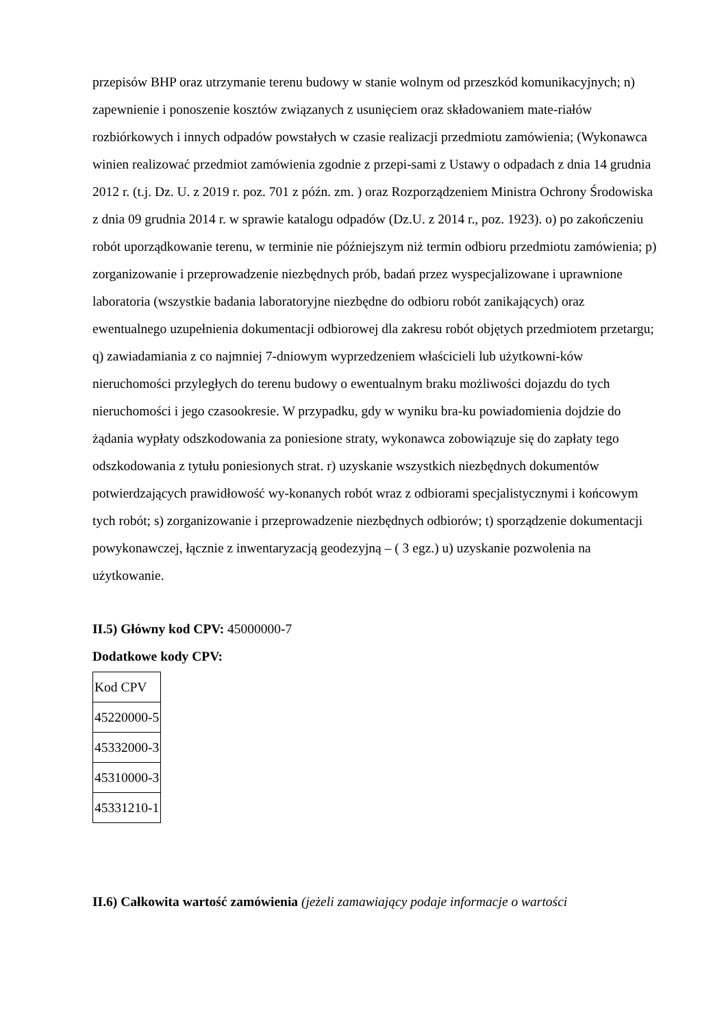przepisów BHP oraz utrzymanie terenu budowy w stanie wolnym od przeszkód komunikacyjnych; n) zapewnienie i ponoszenie kosztów związanych z usunięciem oraz składowaniem mate-riałów rozbiórkowych i innych odpadów powstałych w czasie realizacji przedmiotu zamówienia; (Wykonawca winien realizować przedmiot zamówienia zgodnie z przepi-sami z Ustawy o odpadach z dnia 14 grudnia 2012 r. (t.j. Dz. U. z 2019 r. poz. 701 z późn. zm. ) oraz Rozporządzeniem Ministra Ochrony Środowiska z dnia 09 grudnia 2014 r. w sprawie katalogu odpadów (Dz.U. z 2014 r., poz. 1923). o) po zakończeniu robót uporządkowanie terenu, w terminie nie późniejszym niż termin odbioru przedmiotu zamówienia; p) zorganizowanie i przeprowadzenie niezbędnych prób, badań przez wyspecjalizowane i uprawnione laboratoria (wszystkie badania laboratoryjne niezbędne do odbioru robót zanikających) oraz ewentualnego uzupełnienia dokumentacji odbiorowej dla zakresu robót objętych przedmiotem przetargu; q) zawiadamiania z co najmniej 7-dniowym wyprzedzeniem właścicieli lub użytkowni-ków nieruchomości przyległych do terenu budowy o ewentualnym braku możliwości dojazdu do tych nieruchomości i jego czasookresie. W przypadku, gdy w wyniku bra-ku powiadomienia dojdzie do żądania wypłaty odszkodowania za poniesione straty, wykonawca zobowiązuje się do zapłaty tego odszkodowania z tytułu poniesionych strat. r) uzyskanie wszystkich niezbędnych dokumentów potwierdzających prawidłowość wy-konanych robót wraz z odbiorami specjalistycznymi i końcowym tych robót; s) zorganizowanie i przeprowadzenie niezbędnych odbiorów; t) sporządzenie dokumentacji powykonawczej, łącznie z inwentaryzacją geodezyjną – ( 3 egz.) u) uzyskanie pozwolenia na użytkowanie.
II.5) Główny kod CPV: 45000000-7
Dodatkowe kody CPV:
| Kod CPV |
| 45220000-5 |
| 45332000-3 |
| 45310000-3 |
| 45331210-1 |
II.6) Całkowita wartość zamówienia (jeżeli zamawiający podaje informacje o wartości